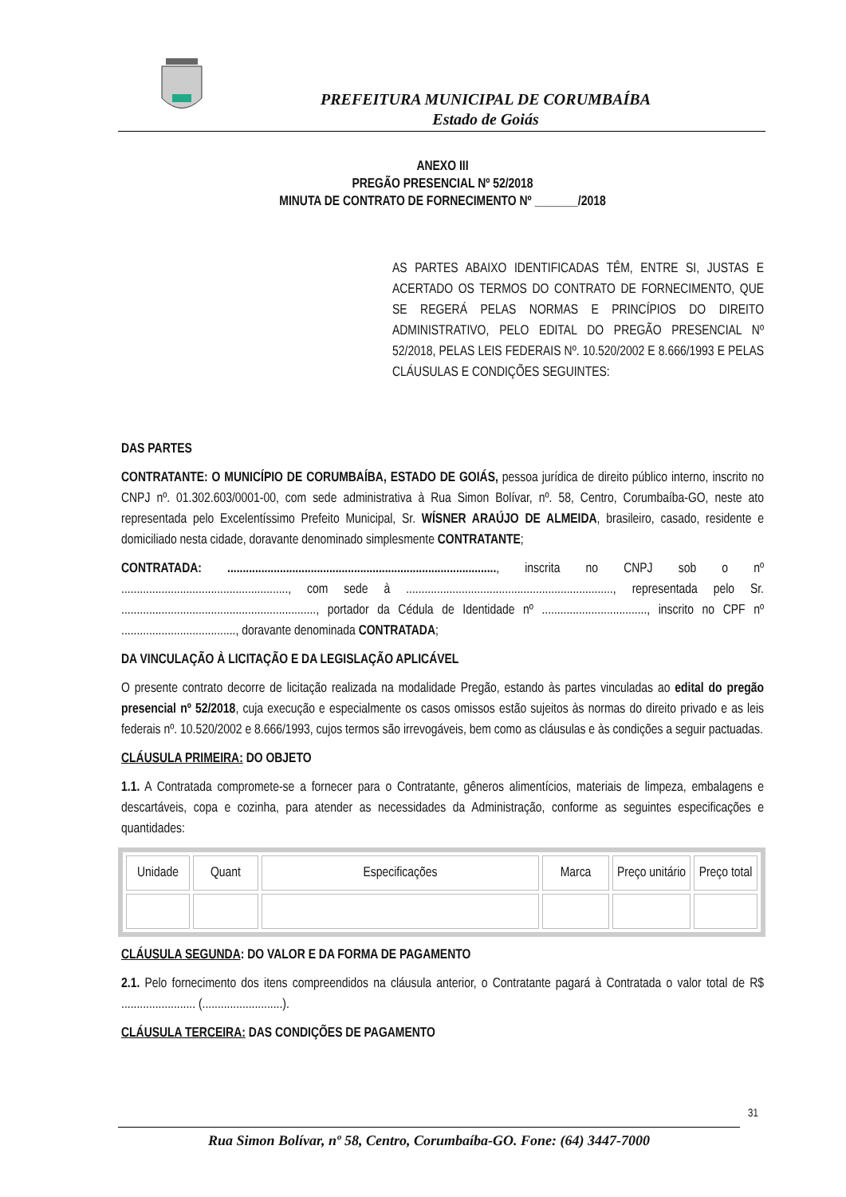PREFEITURA MUNICIPAL DE CORUMBAÍBA
Estado de Goiás
ANEXO III
PREGÃO PRESENCIAL Nº 52/2018
MINUTA DE CONTRATO DE FORNECIMENTO Nº _______/2018
AS PARTES ABAIXO IDENTIFICADAS TÊM, ENTRE SI, JUSTAS E ACERTADO OS TERMOS DO CONTRATO DE FORNECIMENTO, QUE SE REGERÁ PELAS NORMAS E PRINCÍPIOS DO DIREITO ADMINISTRATIVO, PELO EDITAL DO PREGÃO PRESENCIAL Nº 52/2018, PELAS LEIS FEDERAIS Nº. 10.520/2002 E 8.666/1993 E PELAS CLÁUSULAS E CONDIÇÕES SEGUINTES:
DAS PARTES
CONTRATANTE: O MUNICÍPIO DE CORUMBAÍBA, ESTADO DE GOIÁS, pessoa jurídica de direito público interno, inscrito no CNPJ nº. 01.302.603/0001-00, com sede administrativa à Rua Simon Bolívar, nº. 58, Centro, Corumbaíba-GO, neste ato representada pelo Excelentíssimo Prefeito Municipal, Sr. WÍSNER ARAÚJO DE ALMEIDA, brasileiro, casado, residente e domiciliado nesta cidade, doravante denominado simplesmente CONTRATANTE;
CONTRATADA: ......................................................................................., inscrita no CNPJ sob o nº ......................................................, com sede à ..................................................................., representada pelo Sr. ..............................................................., portador da Cédula de Identidade nº .................................., inscrito no CPF nº ....................................., doravante denominada CONTRATADA;
DA VINCULAÇÃO À LICITAÇÃO E DA LEGISLAÇÃO APLICÁVEL
O presente contrato decorre de licitação realizada na modalidade Pregão, estando às partes vinculadas ao edital do pregão presencial nº 52/2018, cuja execução e especialmente os casos omissos estão sujeitos às normas do direito privado e as leis federais nº. 10.520/2002 e 8.666/1993, cujos termos são irrevogáveis, bem como as cláusulas e às condições a seguir pactuadas.
CLÁUSULA PRIMEIRA: DO OBJETO
1.1. A Contratada compromete-se a fornecer para o Contratante, gêneros alimentícios, materiais de limpeza, embalagens e descartáveis, copa e cozinha, para atender as necessidades da Administração, conforme as seguintes especificações e quantidades:
| Unidade | Quant | Especificações | Marca | Preço unitário | Preço total |
| --- | --- | --- | --- | --- | --- |
CLÁUSULA SEGUNDA: DO VALOR E DA FORMA DE PAGAMENTO
2.1. Pelo fornecimento dos itens compreendidos na cláusula anterior, o Contratante pagará à Contratada o valor total de R$ ........................ (..........................).
CLÁUSULA TERCEIRA: DAS CONDIÇÕES DE PAGAMENTO
31
Rua Simon Bolívar, nº 58, Centro, Corumbaíba-GO. Fone: (64) 3447-7000